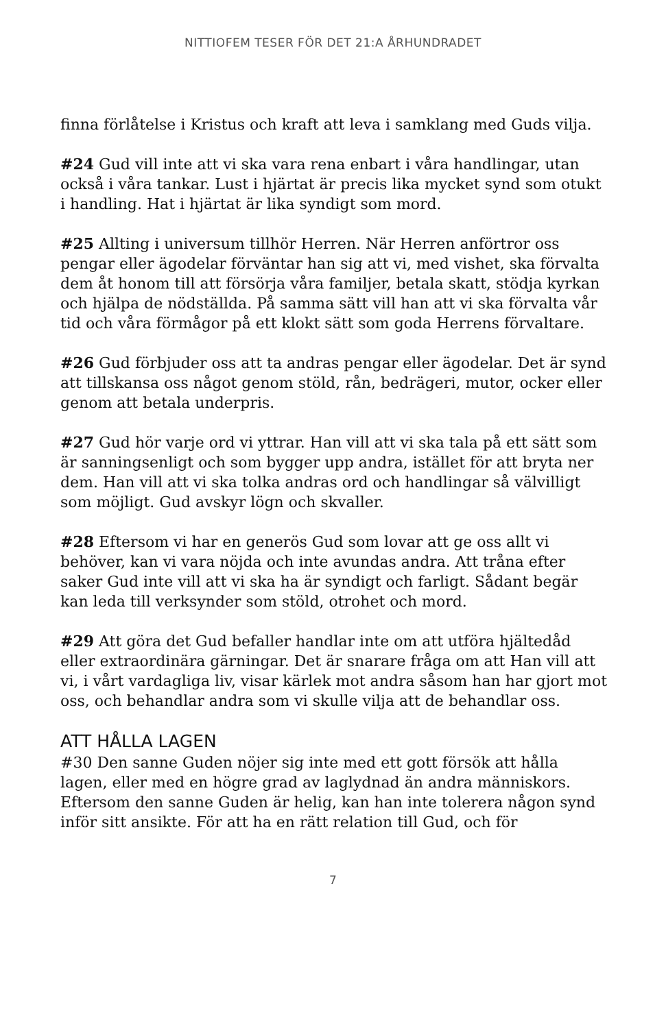NITTIOFEM TESER FÖR DET 21:A ÅRHUNDRADET
finna förlåtelse i Kristus och kraft att leva i samklang med Guds vilja.
#24 Gud vill inte att vi ska vara rena enbart i våra handlingar, utan också i våra tankar. Lust i hjärtat är precis lika mycket synd som otukt i handling. Hat i hjärtat är lika syndigt som mord.
#25 Allting i universum tillhör Herren. När Herren anförtror oss pengar eller ägodelar förväntar han sig att vi, med vishet, ska förvalta dem åt honom till att försörja våra familjer, betala skatt, stödja kyrkan och hjälpa de nödställda. På samma sätt vill han att vi ska förvalta vår tid och våra förmågor på ett klokt sätt som goda Herrens förvaltare.
#26 Gud förbjuder oss att ta andras pengar eller ägodelar. Det är synd att tillskansa oss något genom stöld, rån, bedrägeri, mutor, ocker eller genom att betala underpris.
#27 Gud hör varje ord vi yttrar. Han vill att vi ska tala på ett sätt som är sanningsenligt och som bygger upp andra, istället för att bryta ner dem. Han vill att vi ska tolka andras ord och handlingar så välvilligt som möjligt. Gud avskyr lögn och skvaller.
#28 Eftersom vi har en generös Gud som lovar att ge oss allt vi behöver, kan vi vara nöjda och inte avundas andra. Att tråna efter saker Gud inte vill att vi ska ha är syndigt och farligt. Sådant begär kan leda till verksynder som stöld, otrohet och mord.
#29 Att göra det Gud befaller handlar inte om att utföra hjältedåd eller extraordinära gärningar. Det är snarare fråga om att Han vill att vi, i vårt vardagliga liv, visar kärlek mot andra såsom han har gjort mot oss, och behandlar andra som vi skulle vilja att de behandlar oss.
ATT HÅLLA LAGEN
#30 Den sanne Guden nöjer sig inte med ett gott försök att hålla lagen, eller med en högre grad av laglydnad än andra människors. Eftersom den sanne Guden är helig, kan han inte tolerera någon synd inför sitt ansikte. För att ha en rätt relation till Gud, och för
7